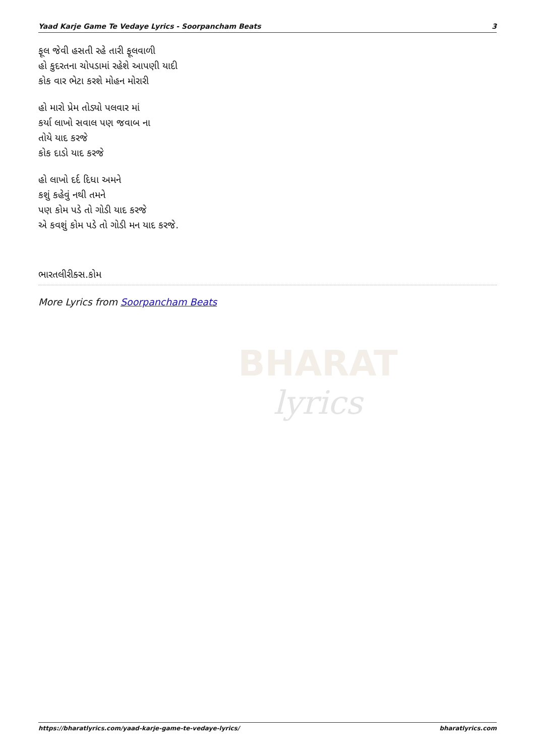Yaad Karje Game Te Vedaye Lyrics - Soorpancham Beats 3
ફૂલ જેવી હસતી રહે તારી ફૂલવાળી
હો કુદરતના ચોપડામાં રહેશે આપણી યાદી
કોક વાર ભેટા કરશે મોહન મોરારી
હો મારો પ્રેમ તોડ્યો પલવાર માં
કર્યા લાખો સવાલ પણ જવાબ ના
તોયે યાદ કરજે
કોક દાડો યાદ કરજે
હો લાખો દર્દ દિધા અમને
કશું કહેવું નથી તમને
પણ કોમ પડે તો ગોડી યાદ કરજે
એ કવશું કોમ પડે તો ગોડી મન યાદ કરજે.
ભારતલીરીક્સ.કોમ
More Lyrics from Soorpancham Beats
BHARAT
lyrics
https://bharatlyrics.com/yaad-karje-game-te-vedaye-lyrics/ bharatlyrics.com